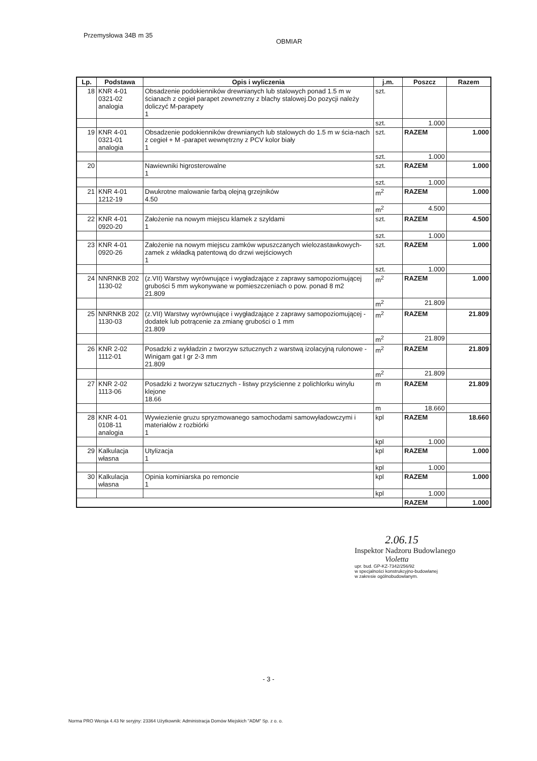Przemysłowa 34B m 35
OBMIAR
| Lp. | Podstawa | Opis i wyliczenia | j.m. | Poszcz | Razem |
| --- | --- | --- | --- | --- | --- |
| 18 | KNR 4-01 0321-02 analogia | Obsadzenie podokienników drewnianych lub stalowych ponad 1.5 m w ścianach z cegieł parapet zewnetrzny z blachy stalowej.Do pozycji należy doliczyć M-parapety 1 | szt. | | |
| | | | szt. | 1.000 | |
| 19 | KNR 4-01 0321-01 analogia | Obsadzenie podokienników drewnianych lub stalowych do 1.5 m w ścia-nach z cegieł + M -parapet wewnętrzny z PCV kolor biały 1 | szt. | RAZEM | 1.000 |
| | | | szt. | 1.000 | |
| 20 | | Nawiewniki higrosterowalne 1 | szt. | RAZEM | 1.000 |
| | | | szt. | 1.000 | |
| 21 | KNR 4-01 1212-19 | Dwukrotne malowanie farbą olejną grzejników 4.50 | m<sup>2</sup> | RAZEM | 1.000 |
| | | | m<sup>2</sup> | 4.500 | |
| 22 | KNR 4-01 0920-20 | Założenie na nowym miejscu klamek z szyldami 1 | szt. | RAZEM | 4.500 |
| | | | szt. | 1.000 | |
| 23 | KNR 4-01 0920-26 | Założenie na nowym miejscu zamków wpuszczanych wielozastawkowych-zamek z wkładką patentową do drzwi wejściowych 1 | szt. | RAZEM | 1.000 |
| | | | szt. | 1.000 | |
| 24 | NNRNKB 202 1130-02 | (z.VII) Warstwy wyrównujące i wygładzające z zaprawy samopoziomującej grubości 5 mm wykonywane w pomieszczeniach o pow. ponad 8 m2 21.809 | m<sup>2</sup> | RAZEM | 1.000 |
| | | | m<sup>2</sup> | 21.809 | |
| 25 | NNRNKB 202 1130-03 | (z.VII) Warstwy wyrównujące i wygładzające z zaprawy samopoziomującej - dodatek lub potrącenie za zmianę grubości o 1 mm 21.809 | m<sup>2</sup> | RAZEM | 21.809 |
| | | | m<sup>2</sup> | 21.809 | |
| 26 | KNR 2-02 1112-01 | Posadzki z wykładzin z tworzyw sztucznych z warstwą izolacyjną rulonowe - Winigam gat I gr 2-3 mm 21.809 | m<sup>2</sup> | RAZEM | 21.809 |
| | | | m<sup>2</sup> | 21.809 | |
| 27 | KNR 2-02 1113-06 | Posadzki z tworzyw sztucznych - listwy przyścienne z polichlorku winylu klejone 18.66 | m | RAZEM | 21.809 |
| | | | m | 18.660 | |
| 28 | KNR 4-01 0108-11 analogia | Wywiezienie gruzu spryzmowanego samochodami samowyładowczymi i materiałów z rozbiórki 1 | kpl | RAZEM | 18.660 |
| | | | kpl | 1.000 | |
| 29 | Kalkulacja własna | Utylizacja 1 | kpl | RAZEM | 1.000 |
| | | | kpl | 1.000 | |
| 30 | Kalkulacja własna | Opinia kominiarska po remoncie 1 | kpl | RAZEM | 1.000 |
| | | | kpl | 1.000 | |
| | | | | RAZEM | 1.000 |
2.06.15
Inspektor Nadzoru Budowlanego
Violetta
upr. bud. GP-KZ-7342/256/92
w specjalności konstrukcyjno-budowlanej
w zakresie ogólnobudowlanym.
- 3 -
Norma PRO Wersja 4.43 Nr seryjny: 23364 Użytkownik: Administracja Domów Miejskich "ADM" Sp. z o. o.